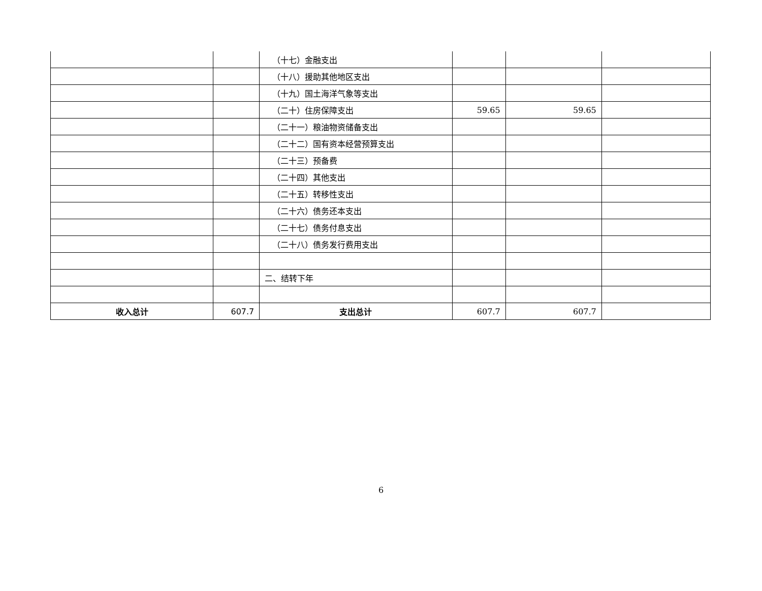| | | （十七）金融支出 | | | |
| | | （十八）援助其他地区支出 | | | |
| | | （十九）国土海洋气象等支出 | | | |
| | | （二十）住房保障支出 | 59.65 | 59.65 | |
| | | （二十一）粮油物资储备支出 | | | |
| | | （二十二）国有资本经营预算支出 | | | |
| | | （二十三）预备费 | | | |
| | | （二十四）其他支出 | | | |
| | | （二十五）转移性支出 | | | |
| | | （二十六）债务还本支出 | | | |
| | | （二十七）债务付息支出 | | | |
| | | （二十八）债务发行费用支出 | | | |
| | | 二、结转下年 | | | |
| 收入总计 | 607.7 | 支出总计 | 607.7 | 607.7 | |
6